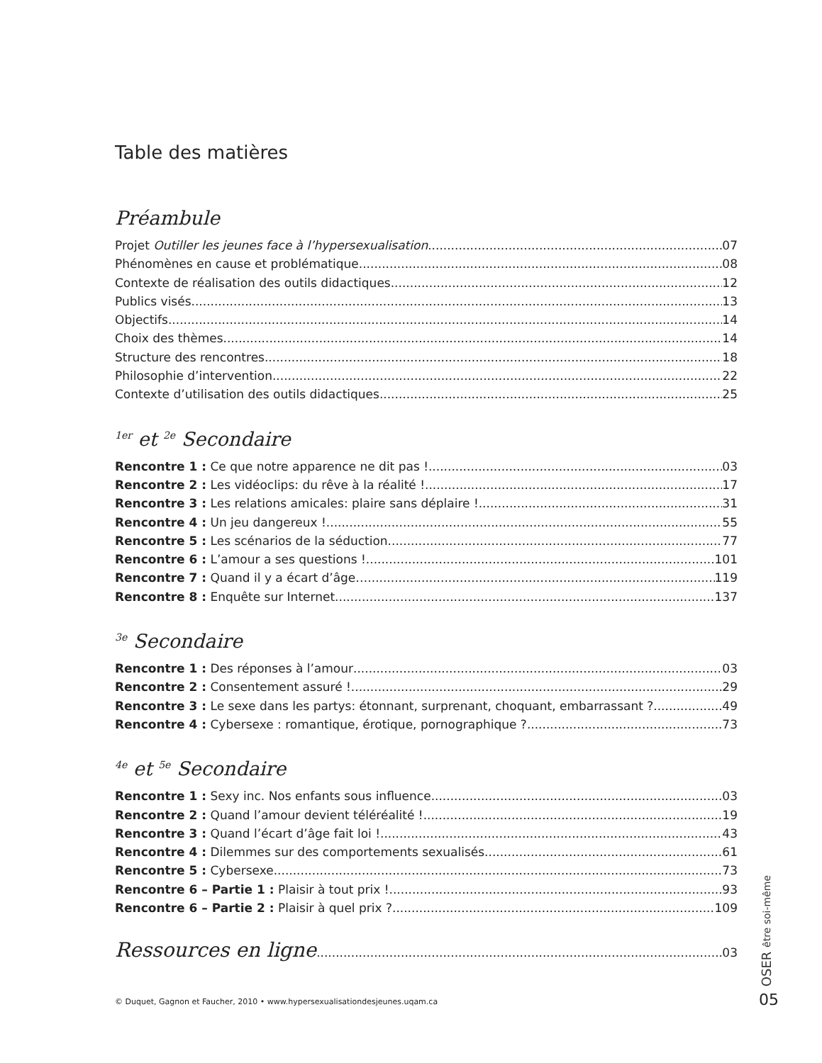Table des matières
Préambule
Projet Outiller les jeunes face à l’hypersexualisation 07
Phénomènes en cause et problématique 08
Contexte de réalisation des outils didactiques 12
Publics visés 13
Objectifs 14
Choix des thèmes 14
Structure des rencontres 18
Philosophie d’intervention 22
Contexte d’utilisation des outils didactiques 25
<sup>1er</sup> et <sup>2e</sup> Secondaire
Rencontre 1 : Ce que notre apparence ne dit pas ! 03
Rencontre 2 : Les vidéoclips: du rêve à la réalité ! 17
Rencontre 3 : Les relations amicales: plaire sans déplaire ! 31
Rencontre 4 : Un jeu dangereux ! 55
Rencontre 5 : Les scénarios de la séduction 77
Rencontre 6 : L’amour a ses questions ! 101
Rencontre 7 : Quand il y a écart d’âge… 119
Rencontre 8 : Enquête sur Internet 137
<sup>3e</sup> Secondaire
Rencontre 1 : Des réponses à l’amour 03
Rencontre 2 : Consentement assuré ! 29
Rencontre 3 : Le sexe dans les partys: étonnant, surprenant, choquant, embarrassant ? 49
Rencontre 4 : Cybersexe : romantique, érotique, pornographique ? 73
<sup>4e</sup> et <sup>5e</sup> Secondaire
Rencontre 1 : Sexy inc. Nos enfants sous influence 03
Rencontre 2 : Quand l’amour devient téléréalité ! 19
Rencontre 3 : Quand l’écart d’âge fait loi ! 43
Rencontre 4 : Dilemmes sur des comportements sexualisés 61
Rencontre 5 : Cybersexe 73
Rencontre 6 – Partie 1 : Plaisir à tout prix ! 93
Rencontre 6 – Partie 2 : Plaisir à quel prix ? 109
Ressources en ligne 03
© Duquet, Gagnon et Faucher, 2010 • www.hypersexualisationdesjeunes.uqam.ca
OSER être soi-même
05